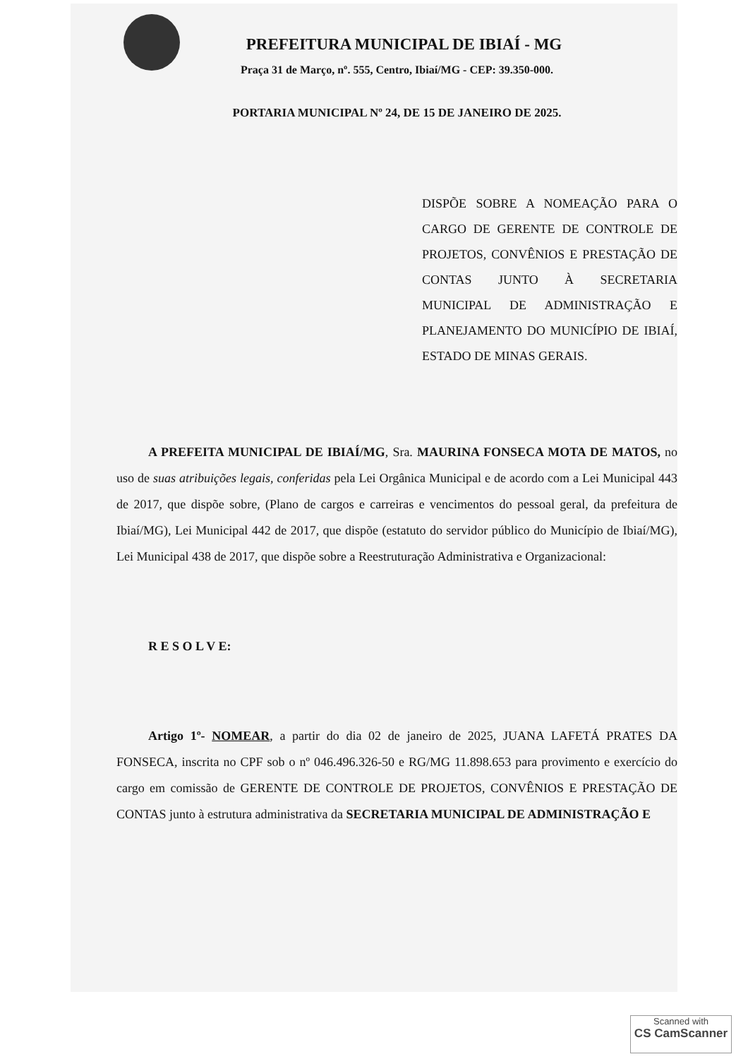PREFEITURA MUNICIPAL DE IBIAÍ - MG
Praça 31 de Março, nº. 555, Centro, Ibiaí/MG - CEP: 39.350-000.
PORTARIA MUNICIPAL Nº 24, DE 15 DE JANEIRO DE 2025.
DISPÕE SOBRE A NOMEAÇÃO PARA O CARGO DE GERENTE DE CONTROLE DE PROJETOS, CONVÊNIOS E PRESTAÇÃO DE CONTAS JUNTO À SECRETARIA MUNICIPAL DE ADMINISTRAÇÃO E PLANEJAMENTO DO MUNICÍPIO DE IBIAÍ, ESTADO DE MINAS GERAIS.
A PREFEITA MUNICIPAL DE IBIAÍ/MG, Sra. MAURINA FONSECA MOTA DE MATOS, no uso de suas atribuições legais, conferidas pela Lei Orgânica Municipal e de acordo com a Lei Municipal 443 de 2017, que dispõe sobre, (Plano de cargos e carreiras e vencimentos do pessoal geral, da prefeitura de Ibiaí/MG), Lei Municipal 442 de 2017, que dispõe (estatuto do servidor público do Município de Ibiaí/MG), Lei Municipal 438 de 2017, que dispõe sobre a Reestruturação Administrativa e Organizacional:
R E S O L V E:
Artigo 1º- NOMEAR, a partir do dia 02 de janeiro de 2025, JUANA LAFETÁ PRATES DA FONSECA, inscrita no CPF sob o nº 046.496.326-50 e RG/MG 11.898.653 para provimento e exercício do cargo em comissão de GERENTE DE CONTROLE DE PROJETOS, CONVÊNIOS E PRESTAÇÃO DE CONTAS junto à estrutura administrativa da SECRETARIA MUNICIPAL DE ADMINISTRAÇÃO E
Scanned with
CS CamScanner